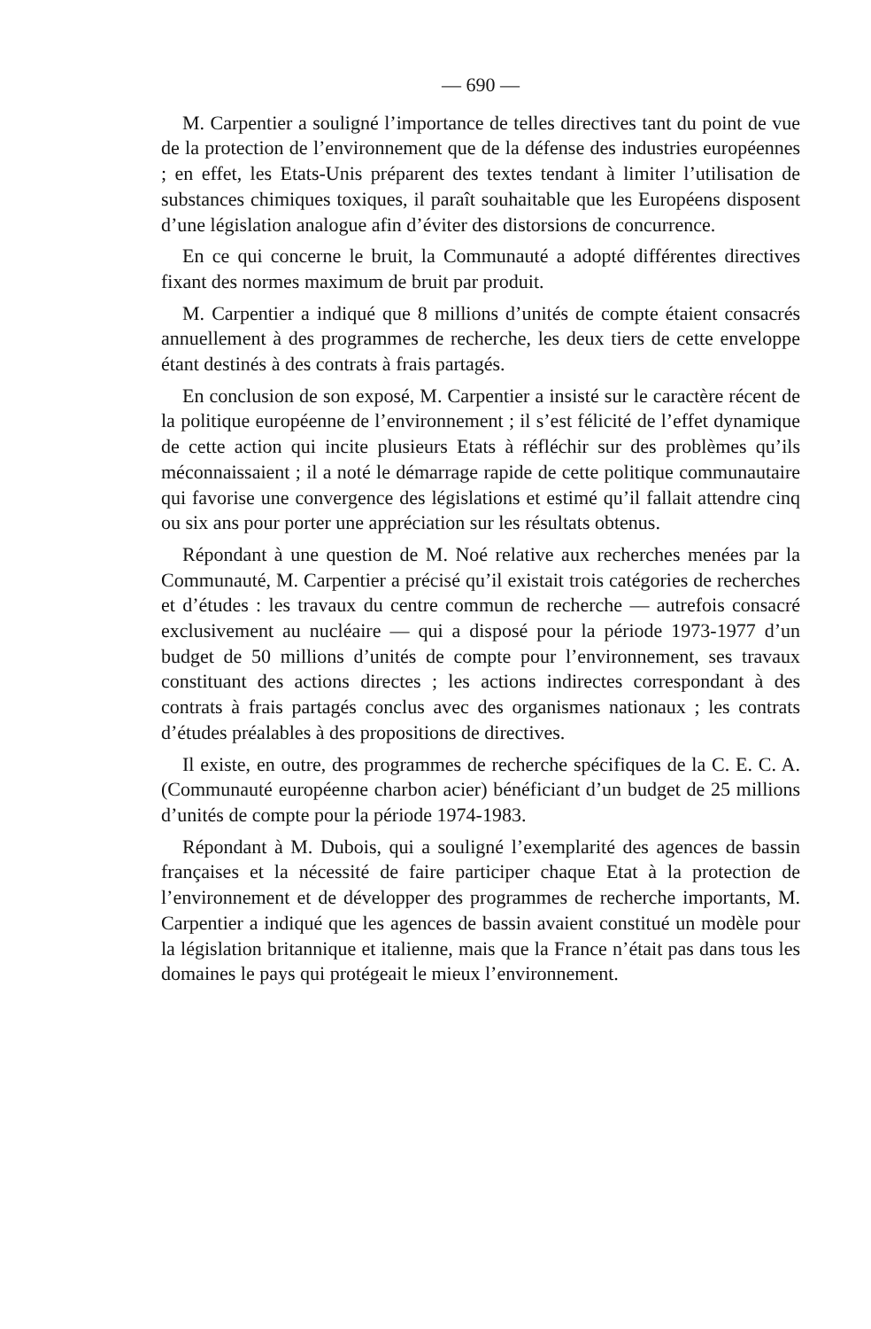— 690 —
M. Carpentier a souligné l’importance de telles directives tant du point de vue de la protection de l’environnement que de la défense des industries européennes ; en effet, les Etats-Unis préparent des textes tendant à limiter l’utilisation de substances chimiques toxiques, il paraît souhaitable que les Européens disposent d’une législation analogue afin d’éviter des distorsions de concurrence.
En ce qui concerne le bruit, la Communauté a adopté différentes directives fixant des normes maximum de bruit par produit.
M. Carpentier a indiqué que 8 millions d’unités de compte étaient consacrés annuellement à des programmes de recherche, les deux tiers de cette enveloppe étant destinés à des contrats à frais partagés.
En conclusion de son exposé, M. Carpentier a insisté sur le caractère récent de la politique européenne de l’environnement ; il s’est félicité de l’effet dynamique de cette action qui incite plusieurs Etats à réfléchir sur des problèmes qu’ils méconnaissaient ; il a noté le démarrage rapide de cette politique communautaire qui favorise une convergence des législations et estimé qu’il fallait attendre cinq ou six ans pour porter une appréciation sur les résultats obtenus.
Répondant à une question de M. Noé relative aux recherches menées par la Communauté, M. Carpentier a précisé qu’il existait trois catégories de recherches et d’études : les travaux du centre commun de recherche — autrefois consacré exclusivement au nucléaire — qui a disposé pour la période 1973-1977 d’un budget de 50 millions d’unités de compte pour l’environnement, ses travaux constituant des actions directes ; les actions indirectes correspondant à des contrats à frais partagés conclus avec des organismes nationaux ; les contrats d’études préalables à des propositions de directives.
Il existe, en outre, des programmes de recherche spécifiques de la C. E. C. A. (Communauté européenne charbon acier) bénéficiant d’un budget de 25 millions d’unités de compte pour la période 1974-1983.
Répondant à M. Dubois, qui a souligné l’exemplarité des agences de bassin françaises et la nécessité de faire participer chaque Etat à la protection de l’environnement et de développer des programmes de recherche importants, M. Carpentier a indiqué que les agences de bassin avaient constitué un modèle pour la législation britannique et italienne, mais que la France n’était pas dans tous les domaines le pays qui protégeait le mieux l’environnement.